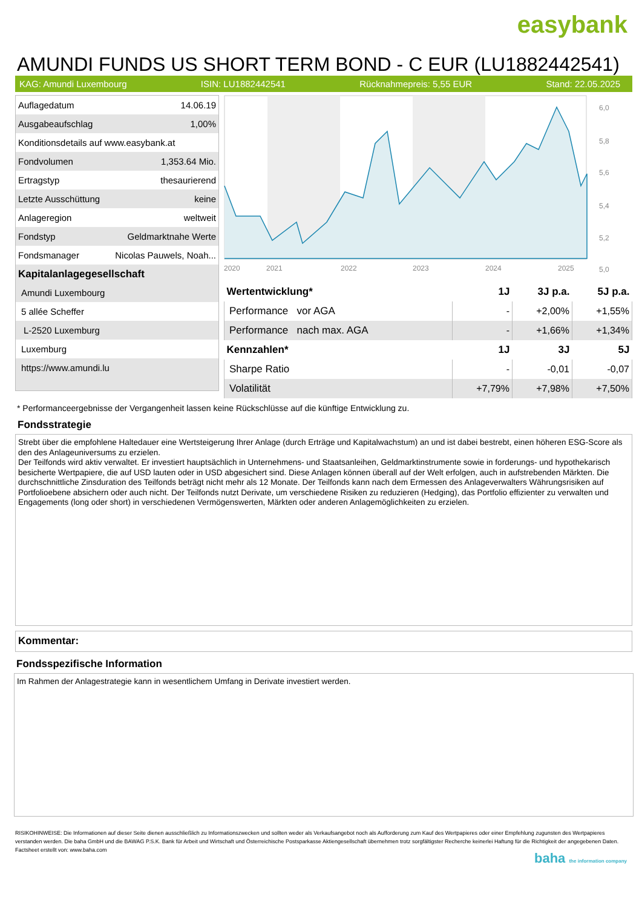easybank
AMUNDI FUNDS US SHORT TERM BOND - C EUR (LU1882442541)
KAG: Amundi Luxembourg ISIN: LU1882442541 Rücknahmepreis: 5,55 EUR Stand: 22.05.2025
| Auflagedatum | 14.06.19 |
| Ausgabeaufschlag | 1,00% |
| Konditionsdetails auf www.easybank.at | |
| Fondvolumen | 1,353.64 Mio. |
| Ertragstyp | thesaurierend |
| Letzte Ausschüttung | keine |
| Anlageregion | weltweit |
| Fondstyp | Geldmarktnahe Werte |
| Fondsmanager | Nicolas Pauwels, Noah... |
| Kapitalanlagegesellschaft | |
| Amundi Luxembourg | |
| 5 allée Scheffer | |
| L-2520 Luxemburg | |
| Luxemburg | |
| https://www.amundi.lu | |
6,0
5,8
5,6
5,4
5,2
5,0
2020
2021
2022
2023
2024
2025
| Wertentwicklung* | 1J | 3J p.a. | 5J p.a. |
| --- | --- | --- | --- |
| Performance vor AGA | - | +2,00% | +1,55% |
| Performance nach max. AGA | - | +1,66% | +1,34% |
| Kennzahlen* | 1J | 3J | 5J |
| Sharpe Ratio | - | -0,01 | -0,07 |
| Volatilität | +7,79% | +7,98% | +7,50% |
* Performanceergebnisse der Vergangenheit lassen keine Rückschlüsse auf die künftige Entwicklung zu.
Fondsstrategie
Strebt über die empfohlene Haltedauer eine Wertsteigerung Ihrer Anlage (durch Erträge und Kapitalwachstum) an und ist dabei bestrebt, einen höheren ESG-Score als den des Anlageuniversums zu erzielen.
Der Teilfonds wird aktiv verwaltet. Er investiert hauptsächlich in Unternehmens- und Staatsanleihen, Geldmarktinstrumente sowie in forderungs- und hypothekarisch besicherte Wertpapiere, die auf USD lauten oder in USD abgesichert sind. Diese Anlagen können überall auf der Welt erfolgen, auch in aufstrebenden Märkten. Die durchschnittliche Zinsduration des Teilfonds beträgt nicht mehr als 12 Monate. Der Teilfonds kann nach dem Ermessen des Anlageverwalters Währungsrisiken auf Portfolioebene absichern oder auch nicht. Der Teilfonds nutzt Derivate, um verschiedene Risiken zu reduzieren (Hedging), das Portfolio effizienter zu verwalten und Engagements (long oder short) in verschiedenen Vermögenswerten, Märkten oder anderen Anlagemöglichkeiten zu erzielen.
Kommentar:
Fondsspezifische Information
Im Rahmen der Anlagestrategie kann in wesentlichem Umfang in Derivate investiert werden.
RISIKOHINWEISE: Die Informationen auf dieser Seite dienen ausschließlich zu Informationszwecken und sollten weder als Verkaufsangebot noch als Aufforderung zum Kauf des Wertpapieres oder einer Empfehlung zugunsten des Wertpapieres verstanden werden. Die baha GmbH und die BAWAG P.S.K. Bank für Arbeit und Wirtschaft und Österreichische Postsparkasse Aktiengesellschaft übernehmen trotz sorgfältigster Recherche keinerlei Haftung für die Richtigkeit der angegebenen Daten.
Factsheet erstellt von: www.baha.com
baha the information company